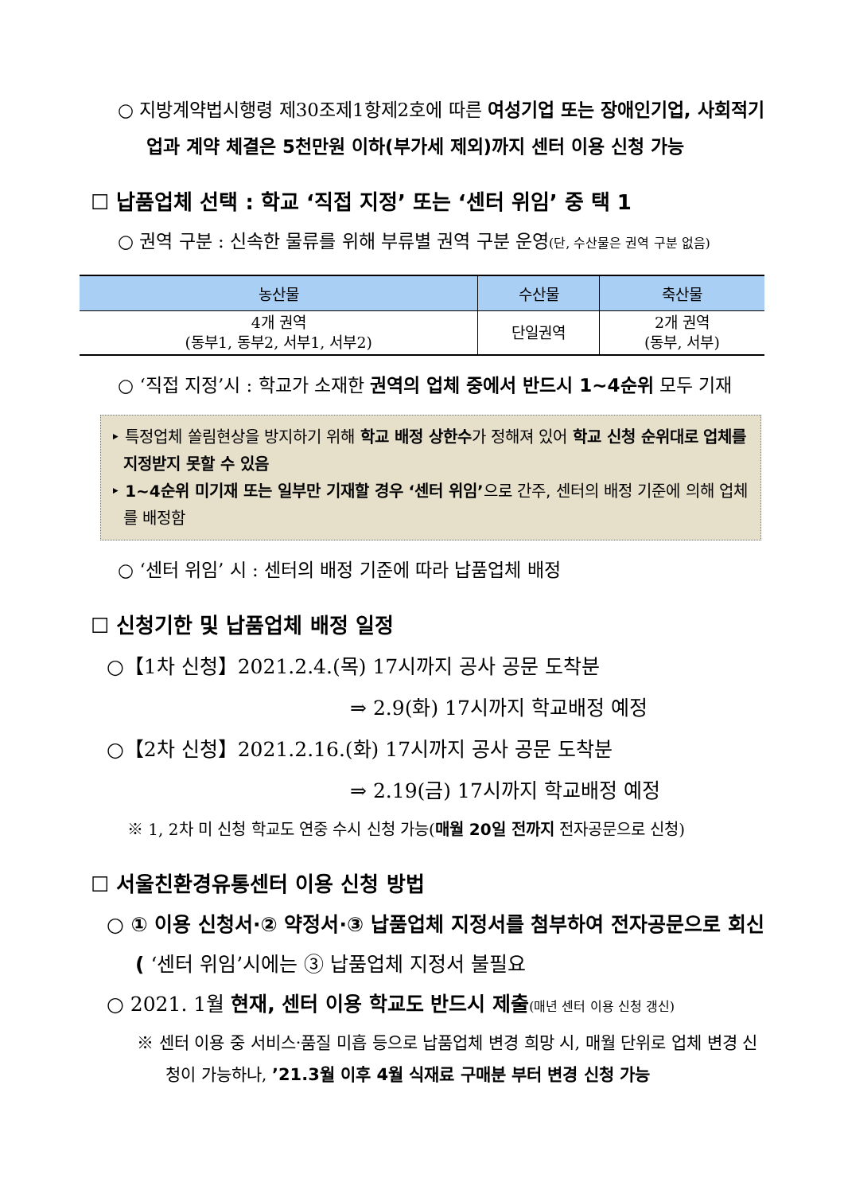○ 지방계약법시행령 제30조제1항제2호에 따른 여성기업 또는 장애인기업, 사회적기업과 계약 체결은 5천만원 이하(부가세 제외)까지 센터 이용 신청 가능
☐ 납품업체 선택 : 학교 ‘직접 지정’ 또는 ‘센터 위임’ 중 택 1
○ 권역 구분 : 신속한 물류를 위해 부류별 권역 구분 운영(단, 수산물은 권역 구분 없음)
| 농산물 | 수산물 | 축산물 |
| --- | --- | --- |
| 4개 권역 (동부1, 동부2, 서부1, 서부2) | 단일권역 | 2개 권역 (동부, 서부) |
○ ‘직접 지정’시 : 학교가 소재한 권역의 업체 중에서 반드시 1~4순위 모두 기재
‣ 특정업체 쏠림현상을 방지하기 위해 학교 배정 상한수가 정해져 있어 학교 신청 순위대로 업체를 지정받지 못할 수 있음
‣ 1~4순위 미기재 또는 일부만 기재할 경우 ‘센터 위임’으로 간주, 센터의 배정 기준에 의해 업체를 배정함
○ ‘센터 위임’ 시 : 센터의 배정 기준에 따라 납품업체 배정
☐ 신청기한 및 납품업체 배정 일정
○【1차 신청】2021.2.4.(목) 17시까지 공사 공문 도착분
⇒ 2.9(화) 17시까지 학교배정 예정
○【2차 신청】2021.2.16.(화) 17시까지 공사 공문 도착분
⇒ 2.19(금) 17시까지 학교배정 예정
※ 1, 2차 미 신청 학교도 연중 수시 신청 가능(매월 20일 전까지 전자공문으로 신청)
☐ 서울친환경유통센터 이용 신청 방법
○ ① 이용 신청서·② 약정서·③ 납품업체 지정서를 첨부하여 전자공문으로 회신( ‘센터 위임’시에는 ③ 납품업체 지정서 불필요
○ 2021. 1월 현재, 센터 이용 학교도 반드시 제출(매년 센터 이용 신청 갱신)
※ 센터 이용 중 서비스·품질 미흡 등으로 납품업체 변경 희망 시, 매월 단위로 업체 변경 신청이 가능하나, ’21.3월 이후 4월 식재료 구매분 부터 변경 신청 가능